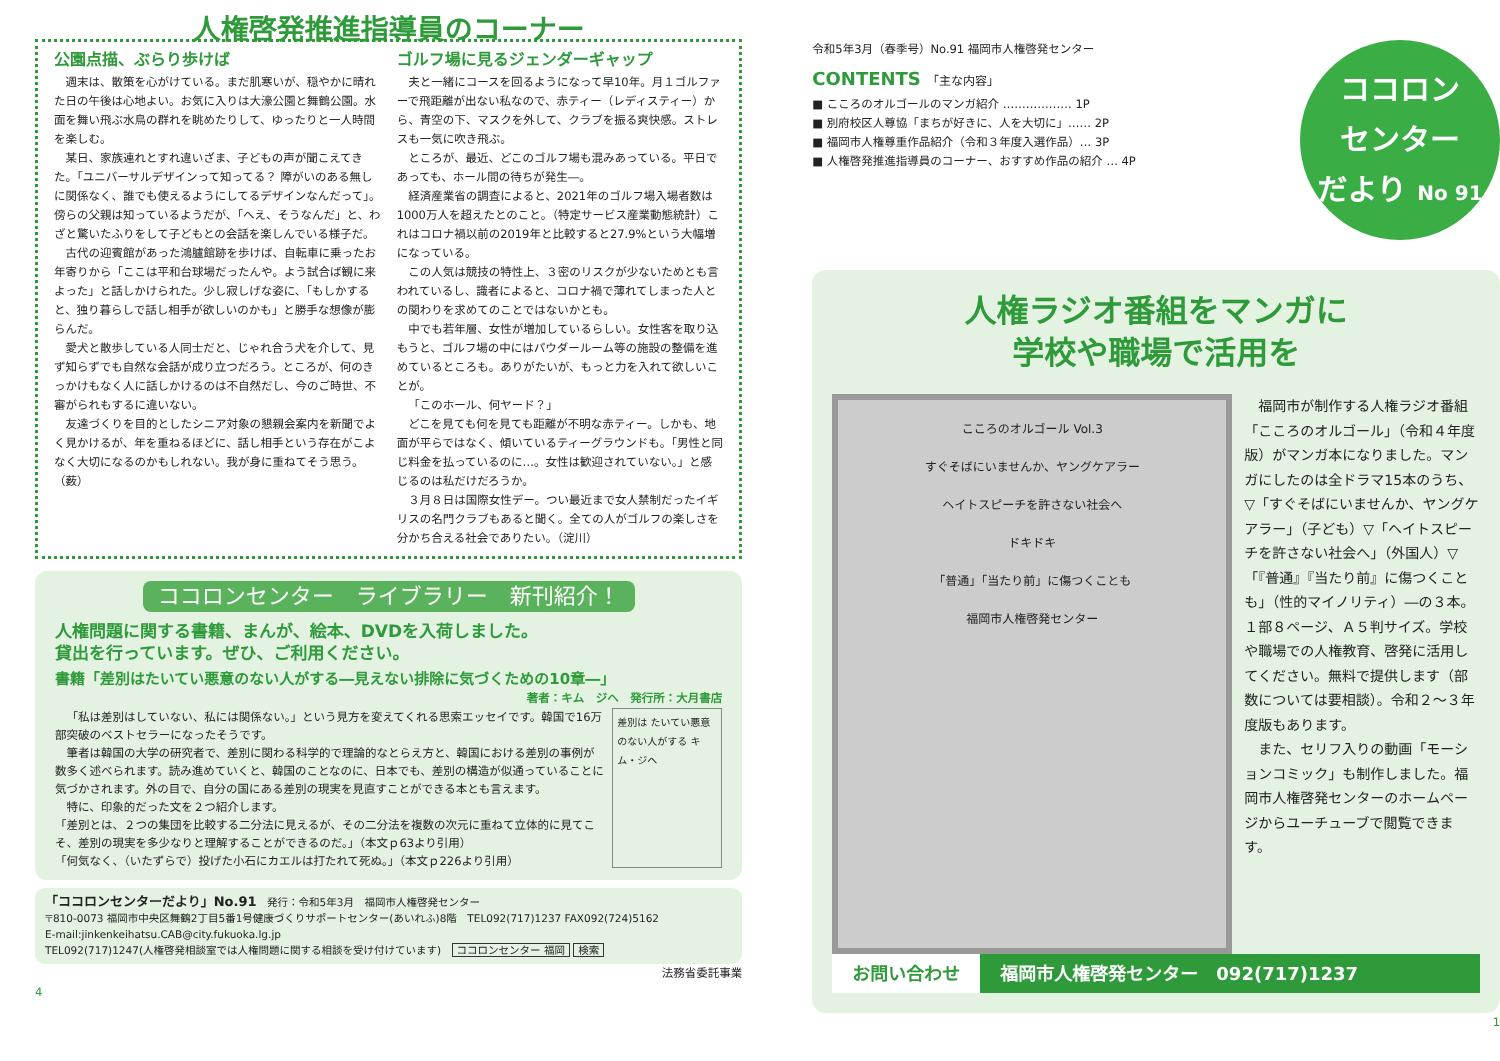人権啓発推進指導員のコーナー
公園点描、ぶらり歩けば
週末は、散策を心がけている。まだ肌寒いが、穏やかに晴れた日の午後は心地よい。お気に入りは大濠公園と舞鶴公園。水面を舞い飛ぶ水鳥の群れを眺めたりして、ゆったりと一人時間を楽しむ。
某日、家族連れとすれ違いざま、子どもの声が聞こえてきた。「ユニバーサルデザインって知ってる？ 障がいのある無しに関係なく、誰でも使えるようにしてるデザインなんだって」。傍らの父親は知っているようだが、「へえ、そうなんだ」と、わざと驚いたふりをして子どもとの会話を楽しんでいる様子だ。
古代の迎賓館があった鴻臚館跡を歩けば、自転車に乗ったお年寄りから「ここは平和台球場だったんや。よう試合ば観に来よった」と話しかけられた。少し寂しげな姿に、「もしかすると、独り暮らしで話し相手が欲しいのかも」と勝手な想像が膨らんだ。
愛犬と散歩している人同士だと、じゃれ合う犬を介して、見ず知らずでも自然な会話が成り立つだろう。ところが、何のきっかけもなく人に話しかけるのは不自然だし、今のご時世、不審がられもするに違いない。
友達づくりを目的としたシニア対象の懇親会案内を新聞でよく見かけるが、年を重ねるほどに、話し相手という存在がこよなく大切になるのかもしれない。我が身に重ねてそう思う。（薮）
ゴルフ場に見るジェンダーギャップ
夫と一緒にコースを回るようになって早10年。月１ゴルファーで飛距離が出ない私なので、赤ティー（レディスティー）から、青空の下、マスクを外して、クラブを振る爽快感。ストレスも一気に吹き飛ぶ。
ところが、最近、どこのゴルフ場も混みあっている。平日であっても、ホール間の待ちが発生―。
経済産業省の調査によると、2021年のゴルフ場入場者数は1000万人を超えたとのこと。（特定サービス産業動態統計）これはコロナ禍以前の2019年と比較すると27.9%という大幅増になっている。
この人気は競技の特性上、３密のリスクが少ないためとも言われているし、識者によると、コロナ禍で薄れてしまった人との関わりを求めてのことではないかとも。
中でも若年層、女性が増加しているらしい。女性客を取り込もうと、ゴルフ場の中にはパウダールーム等の施設の整備を進めているところも。ありがたいが、もっと力を入れて欲しいことが。
「このホール、何ヤード？」
どこを見ても何を見ても距離が不明な赤ティー。しかも、地面が平らではなく、傾いているティーグラウンドも。「男性と同じ料金を払っているのに…。女性は歓迎されていない。」と感じるのは私だけだろうか。
３月８日は国際女性デー。つい最近まで女人禁制だったイギリスの名門クラブもあると聞く。全ての人がゴルフの楽しさを分かち合える社会でありたい。（淀川）
ココロンセンター　ライブラリー　新刊紹介！
人権問題に関する書籍、まんが、絵本、DVDを入荷しました。
貸出を行っています。ぜひ、ご利用ください。
書籍「差別はたいてい悪意のない人がする―見えない排除に気づくための10章―」
著者：キム　ジヘ　発行所：大月書店
「私は差別はしていない、私には関係ない。」という見方を変えてくれる思索エッセイです。韓国で16万部突破のベストセラーになったそうです。
筆者は韓国の大学の研究者で、差別に関わる科学的で理論的なとらえ方と、韓国における差別の事例が数多く述べられます。読み進めていくと、韓国のことなのに、日本でも、差別の構造が似通っていることに気づかされます。外の目で、自分の国にある差別の現実を見直すことができる本とも言えます。
特に、印象的だった文を２つ紹介します。
「差別とは、２つの集団を比較する二分法に見えるが、その二分法を複数の次元に重ねて立体的に見てこそ、差別の現実を多少なりと理解することができるのだ。」（本文ｐ63より引用）
「何気なく、（いたずらで）投げた小石にカエルは打たれて死ぬ。」（本文ｐ226より引用）
差別は たいてい悪意のない人がする キム・ジヘ
「ココロンセンターだより」No.91　発行：令和5年3月　福岡市人権啓発センター
〒810-0073 福岡市中央区舞鶴2丁目5番1号健康づくりサポートセンター(あいれふ)8階　TEL092(717)1237 FAX092(724)5162
E-mail:jinkenkeihatsu.CAB@city.fukuoka.lg.jp
TEL092(717)1247(人権啓発相談室では人権問題に関する相談を受け付けています)　ココロンセンター 福岡 検索
法務省委託事業
4
令和5年3月（春季号）No.91 福岡市人権啓発センター
CONTENTS 「主な内容」
■ こころのオルゴールのマンガ紹介 ……………… 1P
■ 別府校区人尊協「まちが好きに、人を大切に」…… 2P
■ 福岡市人権尊重作品紹介（令和３年度入選作品）… 3P
■ 人権啓発推進指導員のコーナー、おすすめ作品の紹介 … 4P
ココロン
センター
だより No 91
人権ラジオ番組をマンガに
学校や職場で活用を
こころのオルゴール Vol.3
すぐそばにいませんか、ヤングケアラー
ヘイトスピーチを許さない社会へ
ドキドキ
「普通」「当たり前」に傷つくことも
福岡市人権啓発センター
福岡市が制作する人権ラジオ番組「こころのオルゴール」（令和４年度版）がマンガ本になりました。マンガにしたのは全ドラマ15本のうち、▽「すぐそばにいませんか、ヤングケアラー」（子ども）▽「ヘイトスピーチを許さない社会へ」（外国人）▽「『普通』『当たり前』に傷つくことも」（性的マイノリティ）―の３本。１部８ページ、Ａ５判サイズ。学校や職場での人権教育、啓発に活用してください。無料で提供します（部数については要相談）。令和２～３年度版もあります。
また、セリフ入りの動画「モーションコミック」も制作しました。福岡市人権啓発センターのホームページからユーチューブで閲覧できます。
お問い合わせ 福岡市人権啓発センター　092(717)1237
1